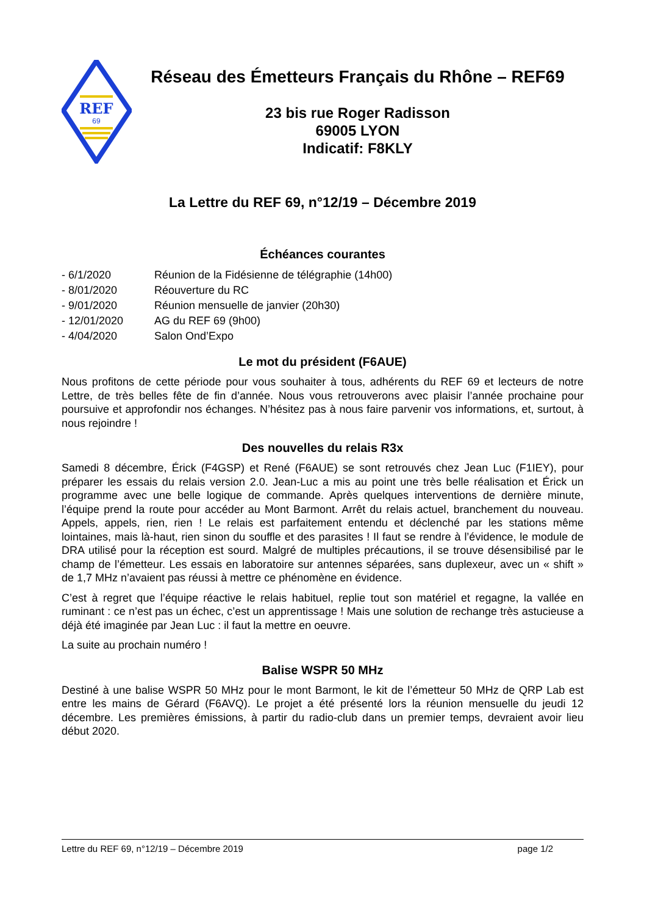REF
69
Réseau des Émetteurs Français du Rhône – REF69
23 bis rue Roger Radisson
69005 LYON
Indicatif: F8KLY
La Lettre du REF 69, n°12/19 – Décembre 2019
Échéances courantes
- 6/1/2020 Réunion de la Fidésienne de télégraphie (14h00)
- 8/01/2020 Réouverture du RC
- 9/01/2020 Réunion mensuelle de janvier (20h30)
- 12/01/2020 AG du REF 69 (9h00)
- 4/04/2020 Salon Ond’Expo
Le mot du président (F6AUE)
Nous profitons de cette période pour vous souhaiter à tous, adhérents du REF 69 et lecteurs de notre Lettre, de très belles fête de fin d’année. Nous vous retrouverons avec plaisir l’année prochaine pour poursuive et approfondir nos échanges. N’hésitez pas à nous faire parvenir vos informations, et, surtout, à nous rejoindre !
Des nouvelles du relais R3x
Samedi 8 décembre, Érick (F4GSP) et René (F6AUE) se sont retrouvés chez Jean Luc (F1IEY), pour préparer les essais du relais version 2.0. Jean-Luc a mis au point une très belle réalisation et Érick un programme avec une belle logique de commande. Après quelques interventions de dernière minute, l’équipe prend la route pour accéder au Mont Barmont. Arrêt du relais actuel, branchement du nouveau. Appels, appels, rien, rien ! Le relais est parfaitement entendu et déclenché par les stations même lointaines, mais là-haut, rien sinon du souffle et des parasites ! Il faut se rendre à l’évidence, le module de DRA utilisé pour la réception est sourd. Malgré de multiples précautions, il se trouve désensibilisé par le champ de l’émetteur. Les essais en laboratoire sur antennes séparées, sans duplexeur, avec un « shift » de 1,7 MHz n’avaient pas réussi à mettre ce phénomène en évidence.
C’est à regret que l’équipe réactive le relais habituel, replie tout son matériel et regagne, la vallée en ruminant : ce n’est pas un échec, c’est un apprentissage ! Mais une solution de rechange très astucieuse a déjà été imaginée par Jean Luc : il faut la mettre en oeuvre.
La suite au prochain numéro !
Balise WSPR 50 MHz
Destiné à une balise WSPR 50 MHz pour le mont Barmont, le kit de l’émetteur 50 MHz de QRP Lab est entre les mains de Gérard (F6AVQ). Le projet a été présenté lors la réunion mensuelle du jeudi 12 décembre. Les premières émissions, à partir du radio-club dans un premier temps, devraient avoir lieu début 2020.
Lettre du REF 69, n°12/19 – Décembre 2019 page 1/2